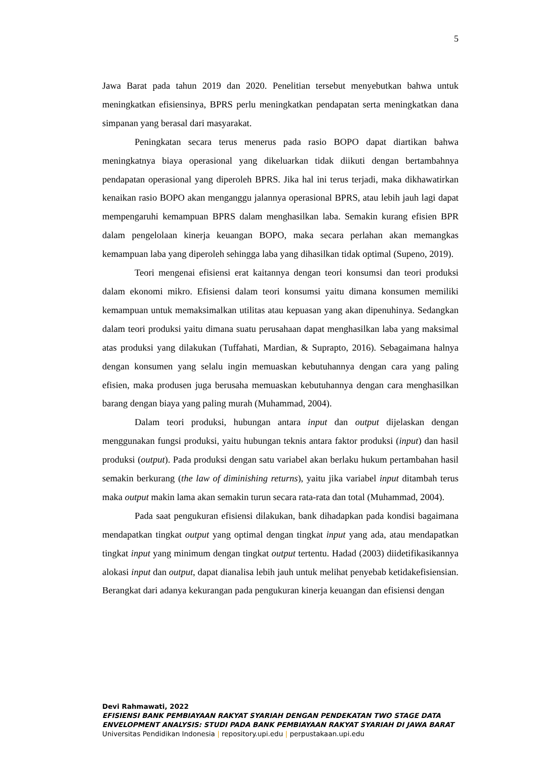5
Jawa Barat pada tahun 2019 dan 2020. Penelitian tersebut menyebutkan bahwa untuk meningkatkan efisiensinya, BPRS perlu meningkatkan pendapatan serta meningkatkan dana simpanan yang berasal dari masyarakat.
Peningkatan secara terus menerus pada rasio BOPO dapat diartikan bahwa meningkatnya biaya operasional yang dikeluarkan tidak diikuti dengan bertambahnya pendapatan operasional yang diperoleh BPRS. Jika hal ini terus terjadi, maka dikhawatirkan kenaikan rasio BOPO akan menganggu jalannya operasional BPRS, atau lebih jauh lagi dapat mempengaruhi kemampuan BPRS dalam menghasilkan laba. Semakin kurang efisien BPR dalam pengelolaan kinerja keuangan BOPO, maka secara perlahan akan memangkas kemampuan laba yang diperoleh sehingga laba yang dihasilkan tidak optimal (Supeno, 2019).
Teori mengenai efisiensi erat kaitannya dengan teori konsumsi dan teori produksi dalam ekonomi mikro. Efisiensi dalam teori konsumsi yaitu dimana konsumen memiliki kemampuan untuk memaksimalkan utilitas atau kepuasan yang akan dipenuhinya. Sedangkan dalam teori produksi yaitu dimana suatu perusahaan dapat menghasilkan laba yang maksimal atas produksi yang dilakukan (Tuffahati, Mardian, & Suprapto, 2016). Sebagaimana halnya dengan konsumen yang selalu ingin memuaskan kebutuhannya dengan cara yang paling efisien, maka produsen juga berusaha memuaskan kebutuhannya dengan cara menghasilkan barang dengan biaya yang paling murah (Muhammad, 2004).
Dalam teori produksi, hubungan antara input dan output dijelaskan dengan menggunakan fungsi produksi, yaitu hubungan teknis antara faktor produksi (input) dan hasil produksi (output). Pada produksi dengan satu variabel akan berlaku hukum pertambahan hasil semakin berkurang (the law of diminishing returns), yaitu jika variabel input ditambah terus maka output makin lama akan semakin turun secara rata-rata dan total (Muhammad, 2004).
Pada saat pengukuran efisiensi dilakukan, bank dihadapkan pada kondisi bagaimana mendapatkan tingkat output yang optimal dengan tingkat input yang ada, atau mendapatkan tingkat input yang minimum dengan tingkat output tertentu. Hadad (2003) diidetifikasikannya alokasi input dan output, dapat dianalisa lebih jauh untuk melihat penyebab ketidakefisiensian. Berangkat dari adanya kekurangan pada pengukuran kinerja keuangan dan efisiensi dengan
Devi Rahmawati, 2022
EFISIENSI BANK PEMBIAYAAN RAKYAT SYARIAH DENGAN PENDEKATAN TWO STAGE DATA ENVELOPMENT ANALYSIS: STUDI PADA BANK PEMBIAYAAN RAKYAT SYARIAH DI JAWA BARAT
Universitas Pendidikan Indonesia | repository.upi.edu | perpustakaan.upi.edu